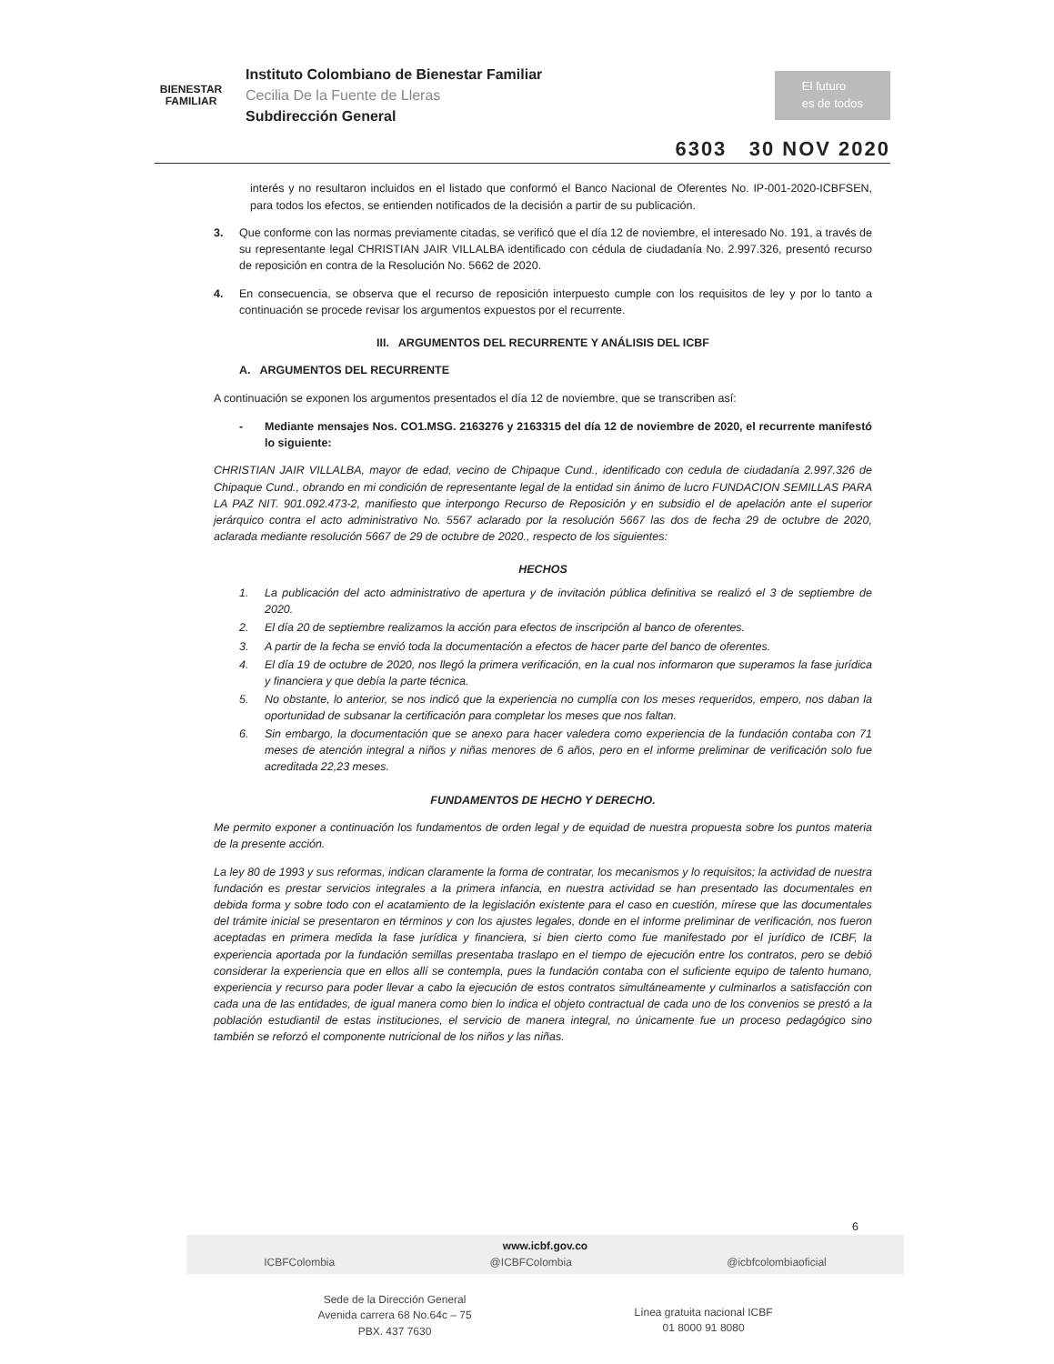BIENESTAR
FAMILIAR
Instituto Colombiano de Bienestar Familiar
Cecilia De la Fuente de Lleras
Subdirección General
El futuro
es de todos
6303 30 NOV 2020
interés y no resultaron incluidos en el listado que conformó el Banco Nacional de Oferentes No. IP-001-2020-ICBFSEN, para todos los efectos, se entienden notificados de la decisión a partir de su publicación.
3. Que conforme con las normas previamente citadas, se verificó que el día 12 de noviembre, el interesado No. 191, a través de su representante legal CHRISTIAN JAIR VILLALBA identificado con cédula de ciudadanía No. 2.997.326, presentó recurso de reposición en contra de la Resolución No. 5662 de 2020.
4. En consecuencia, se observa que el recurso de reposición interpuesto cumple con los requisitos de ley y por lo tanto a continuación se procede revisar los argumentos expuestos por el recurrente.
III. ARGUMENTOS DEL RECURRENTE Y ANÁLISIS DEL ICBF
A. ARGUMENTOS DEL RECURRENTE
A continuación se exponen los argumentos presentados el día 12 de noviembre, que se transcriben así:
- Mediante mensajes Nos. CO1.MSG. 2163276 y 2163315 del día 12 de noviembre de 2020, el recurrente manifestó lo siguiente:
CHRISTIAN JAIR VILLALBA, mayor de edad, vecino de Chipaque Cund., identificado con cedula de ciudadanía 2.997.326 de Chipaque Cund., obrando en mi condición de representante legal de la entidad sin ánimo de lucro FUNDACION SEMILLAS PARA LA PAZ NIT. 901.092.473-2, manifiesto que interpongo Recurso de Reposición y en subsidio el de apelación ante el superior jerárquico contra el acto administrativo No. 5567 aclarado por la resolución 5667 las dos de fecha 29 de octubre de 2020, aclarada mediante resolución 5667 de 29 de octubre de 2020., respecto de los siguientes:
HECHOS
1. La publicación del acto administrativo de apertura y de invitación pública definitiva se realizó el 3 de septiembre de 2020.
2. El día 20 de septiembre realizamos la acción para efectos de inscripción al banco de oferentes.
3. A partir de la fecha se envió toda la documentación a efectos de hacer parte del banco de oferentes.
4. El día 19 de octubre de 2020, nos llegó la primera verificación, en la cual nos informaron que superamos la fase jurídica y financiera y que debía la parte técnica.
5. No obstante, lo anterior, se nos indicó que la experiencia no cumplía con los meses requeridos, empero, nos daban la oportunidad de subsanar la certificación para completar los meses que nos faltan.
6. Sin embargo, la documentación que se anexo para hacer valedera como experiencia de la fundación contaba con 71 meses de atención integral a niños y niñas menores de 6 años, pero en el informe preliminar de verificación solo fue acreditada 22,23 meses.
FUNDAMENTOS DE HECHO Y DERECHO.
Me permito exponer a continuación los fundamentos de orden legal y de equidad de nuestra propuesta sobre los puntos materia de la presente acción.
La ley 80 de 1993 y sus reformas, indican claramente la forma de contratar, los mecanismos y lo requisitos; la actividad de nuestra fundación es prestar servicios integrales a la primera infancia, en nuestra actividad se han presentado las documentales en debida forma y sobre todo con el acatamiento de la legislación existente para el caso en cuestión, mírese que las documentales del trámite inicial se presentaron en términos y con los ajustes legales, donde en el informe preliminar de verificación, nos fueron aceptadas en primera medida la fase jurídica y financiera, si bien cierto como fue manifestado por el jurídico de ICBF, la experiencia aportada por la fundación semillas presentaba traslapo en el tiempo de ejecución entre los contratos, pero se debió considerar la experiencia que en ellos allí se contempla, pues la fundación contaba con el suficiente equipo de talento humano, experiencia y recurso para poder llevar a cabo la ejecución de estos contratos simultáneamente y culminarlos a satisfacción con cada una de las entidades, de igual manera como bien lo indica el objeto contractual de cada uno de los convenios se prestó a la población estudiantil de estas instituciones, el servicio de manera integral, no únicamente fue un proceso pedagógico sino también se reforzó el componente nutricional de los niños y las niñas.
6
www.icbf.gov.co
ICBFColombia @ICBFColombia @icbfcolombiaoficial
Sede de la Dirección General
Avenida carrera 68 No.64c – 75
PBX. 437 7630
Línea gratuita nacional ICBF
01 8000 91 8080